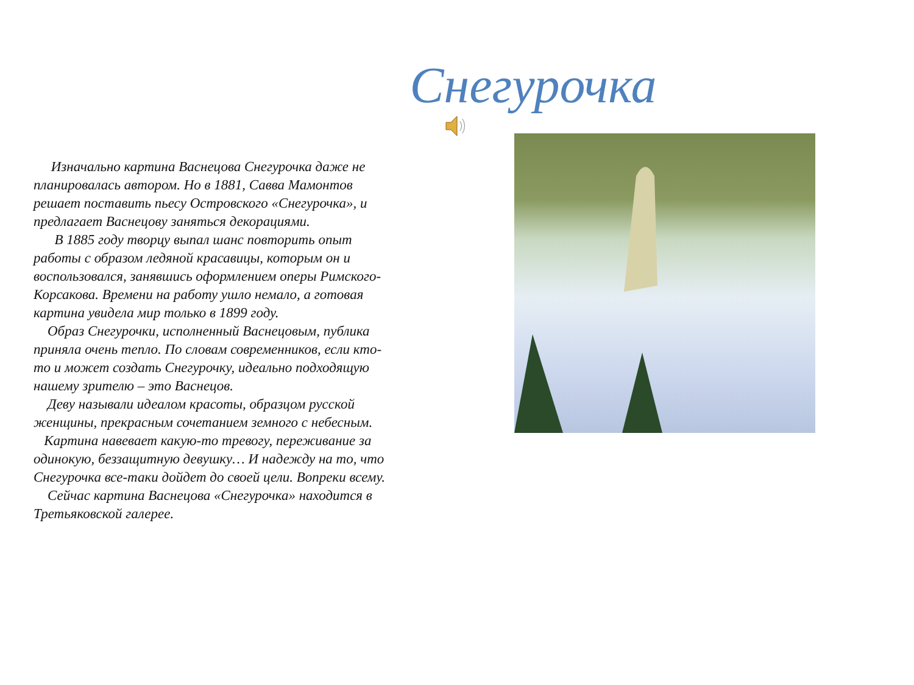Снегурочка
Изначально картина Васнецова Снегурочка даже не планировалась автором. Но в 1881, Савва Мамонтов решает поставить пьесу Островского «Снегурочка», и предлагает Васнецову заняться декорациями.
В 1885 году творцу выпал шанс повторить опыт работы с образом ледяной красавицы, которым он и воспользовался, занявшись оформлением оперы Римского-Корсакова. Времени на работу ушло немало, а готовая картина увидела мир только в 1899 году.
Образ Снегурочки, исполненный Васнецовым, публика приняла очень тепло. По словам современников, если кто-то и может создать Снегурочку, идеально подходящую нашему зрителю – это Васнецов.
Деву называли идеалом красоты, образцом русской женщины, прекрасным сочетанием земного с небесным.
Картина навевает какую-то тревогу, переживание за одинокую, беззащитную девушку… И надежду на то, что Снегурочка все-таки дойдет до своей цели. Вопреки всему.
Сейчас картина Васнецова «Снегурочка» находится в Третьяковской галерее.